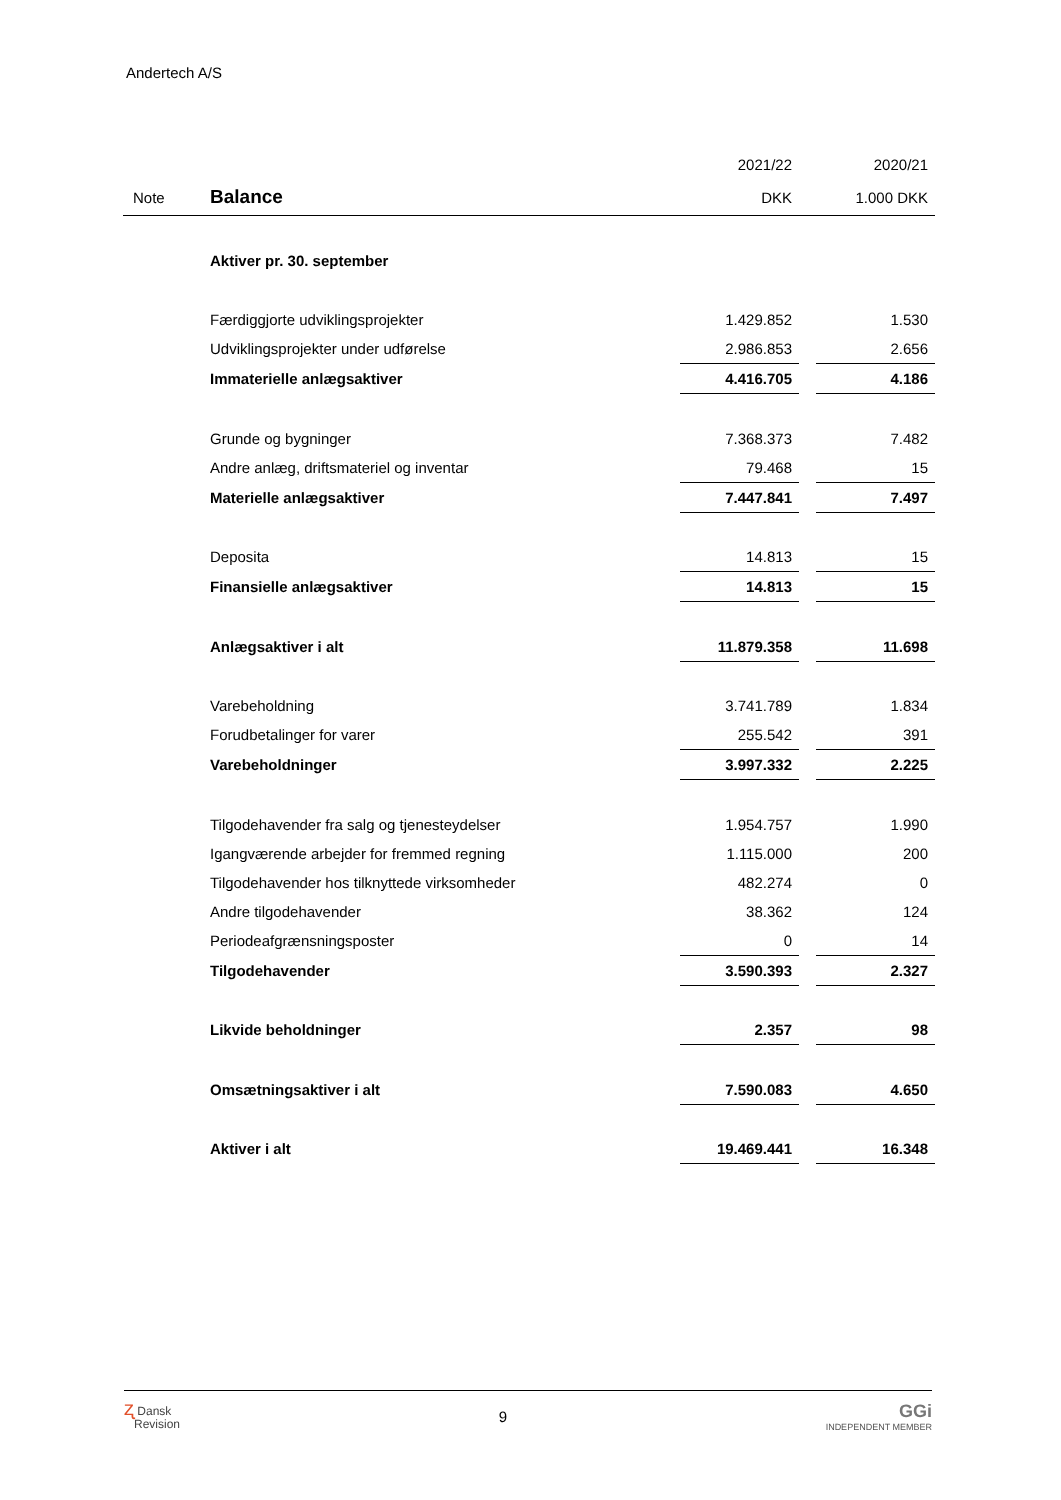Andertech A/S
| | | 2021/22 | | 2020/21 |
| Note | Balance | DKK | | 1.000 DKK |
| | Aktiver pr. 30. september | | | |
| | Færdiggjorte udviklingsprojekter | 1.429.852 | | 1.530 |
| | Udviklingsprojekter under udførelse | 2.986.853 | | 2.656 |
| | Immaterielle anlægsaktiver | 4.416.705 | | 4.186 |
| | Grunde og bygninger | 7.368.373 | | 7.482 |
| | Andre anlæg, driftsmateriel og inventar | 79.468 | | 15 |
| | Materielle anlægsaktiver | 7.447.841 | | 7.497 |
| | Deposita | 14.813 | | 15 |
| | Finansielle anlægsaktiver | 14.813 | | 15 |
| | Anlægsaktiver i alt | 11.879.358 | | 11.698 |
| | Varebeholdning | 3.741.789 | | 1.834 |
| | Forudbetalinger for varer | 255.542 | | 391 |
| | Varebeholdninger | 3.997.332 | | 2.225 |
| | Tilgodehavender fra salg og tjenesteydelser | 1.954.757 | | 1.990 |
| | Igangværende arbejder for fremmed regning | 1.115.000 | | 200 |
| | Tilgodehavender hos tilknyttede virksomheder | 482.274 | | 0 |
| | Andre tilgodehavender | 38.362 | | 124 |
| | Periodeafgrænsningsposter | 0 | | 14 |
| | Tilgodehavender | 3.590.393 | | 2.327 |
| | Likvide beholdninger | 2.357 | | 98 |
| | Omsætningsaktiver i alt | 7.590.083 | | 4.650 |
| | Aktiver i alt | 19.469.441 | | 16.348 |
ʐ Dansk
Revision
9
GGi
INDEPENDENT MEMBER